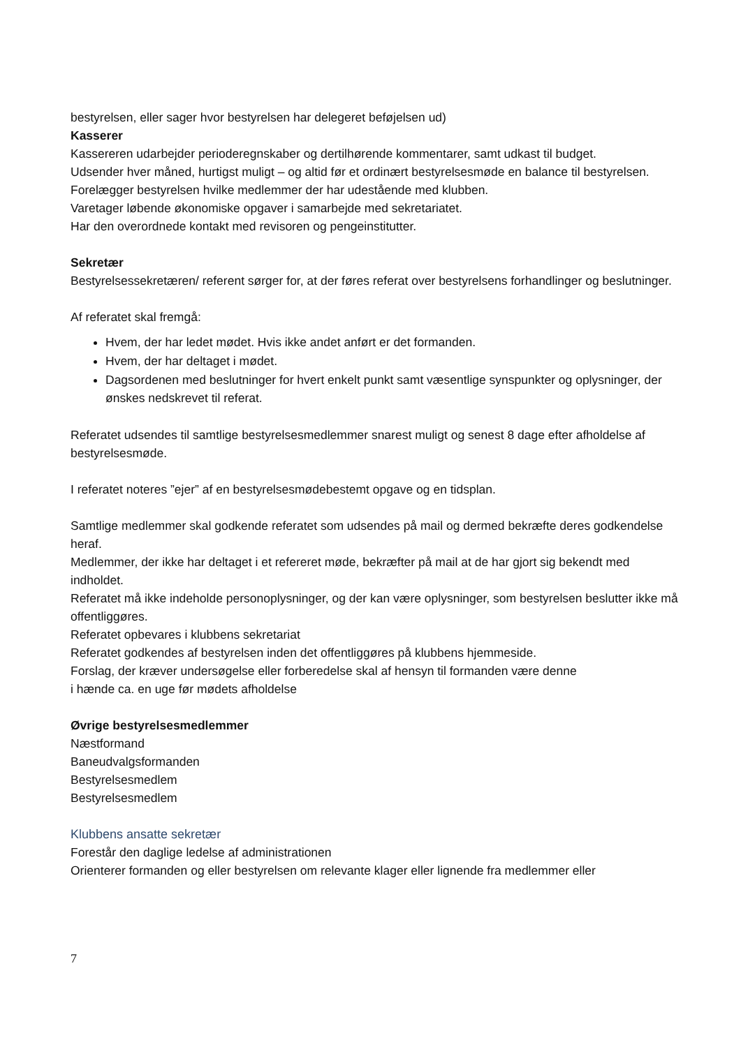bestyrelsen, eller sager hvor bestyrelsen har delegeret beføjelsen ud)
Kasserer
Kassereren udarbejder perioderegnskaber og dertilhørende kommentarer, samt udkast til budget.
Udsender hver måned, hurtigst muligt – og altid før et ordinært bestyrelsesmøde en balance til bestyrelsen.
Forelægger bestyrelsen hvilke medlemmer der har udestående med klubben.
Varetager løbende økonomiske opgaver i samarbejde med sekretariatet.
Har den overordnede kontakt med revisoren og pengeinstitutter.
Sekretær
Bestyrelsessekretæren/ referent sørger for, at der føres referat over bestyrelsens forhandlinger og beslutninger.
Af referatet skal fremgå:
Hvem, der har ledet mødet. Hvis ikke andet anført er det formanden.
Hvem, der har deltaget i mødet.
Dagsordenen med beslutninger for hvert enkelt punkt samt væsentlige synspunkter og oplysninger, der ønskes nedskrevet til referat.
Referatet udsendes til samtlige bestyrelsesmedlemmer snarest muligt og senest 8 dage efter afholdelse af bestyrelsesmøde.
I referatet noteres ”ejer” af en bestyrelsesmødebestemt opgave og en tidsplan.
Samtlige medlemmer skal godkende referatet som udsendes på mail og dermed bekræfte deres godkendelse heraf.
Medlemmer, der ikke har deltaget i et refereret møde, bekræfter på mail at de har gjort sig bekendt med indholdet.
Referatet må ikke indeholde personoplysninger, og der kan være oplysninger, som bestyrelsen beslutter ikke må offentliggøres.
Referatet opbevares i klubbens sekretariat
Referatet godkendes af bestyrelsen inden det offentliggøres på klubbens hjemmeside.
Forslag, der kræver undersøgelse eller forberedelse skal af hensyn til formanden være denne
i hænde ca. en uge før mødets afholdelse
Øvrige bestyrelsesmedlemmer
Næstformand
Baneudvalgsformanden
Bestyrelsesmedlem
Bestyrelsesmedlem
Klubbens ansatte sekretær
Forestår den daglige ledelse af administrationen
Orienterer formanden og eller bestyrelsen om relevante klager eller lignende fra medlemmer eller
7